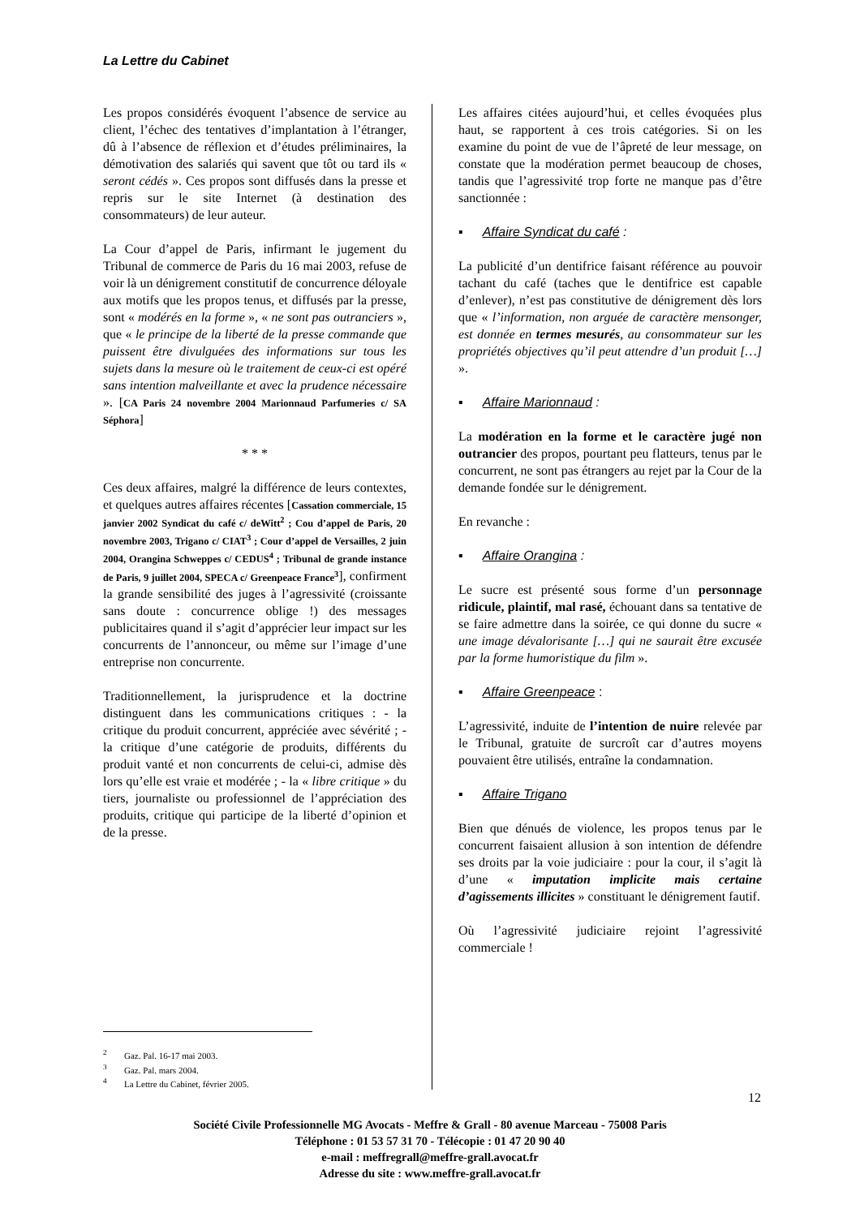La Lettre du Cabinet
Les propos considérés évoquent l’absence de service au client, l’échec des tentatives d’implantation à l’étranger, dû à l’absence de réflexion et d’études préliminaires, la démotivation des salariés qui savent que tôt ou tard ils « seront cédés ». Ces propos sont diffusés dans la presse et repris sur le site Internet (à destination des consommateurs) de leur auteur.
La Cour d’appel de Paris, infirmant le jugement du Tribunal de commerce de Paris du 16 mai 2003, refuse de voir là un dénigrement constitutif de concurrence déloyale aux motifs que les propos tenus, et diffusés par la presse, sont « modérés en la forme », « ne sont pas outranciers », que « le principe de la liberté de la presse commande que puissent être divulguées des informations sur tous les sujets dans la mesure où le traitement de ceux-ci est opéré sans intention malveillante et avec la prudence nécessaire ». [CA Paris 24 novembre 2004 Marionnaud Parfumeries c/ SA Séphora]
* * *
Ces deux affaires, malgré la différence de leurs contextes, et quelques autres affaires récentes [Cassation commerciale, 15 janvier 2002 Syndicat du café c/ deWitt<sup>2</sup> ; Cou d’appel de Paris, 20 novembre 2003, Trigano c/ CIAT<sup>3</sup> ; Cour d’appel de Versailles, 2 juin 2004, Orangina Schweppes c/ CEDUS<sup>4</sup> ; Tribunal de grande instance de Paris, 9 juillet 2004, SPECA c/ Greenpeace France<sup>3</sup>], confirment la grande sensibilité des juges à l’agressivité (croissante sans doute : concurrence oblige !) des messages publicitaires quand il s’agit d’apprécier leur impact sur les concurrents de l’annonceur, ou même sur l’image d’une entreprise non concurrente.
Traditionnellement, la jurisprudence et la doctrine distinguent dans les communications critiques : - la critique du produit concurrent, appréciée avec sévérité ; - la critique d’une catégorie de produits, différents du produit vanté et non concurrents de celui-ci, admise dès lors qu’elle est vraie et modérée ; - la « libre critique » du tiers, journaliste ou professionnel de l’appréciation des produits, critique qui participe de la liberté d’opinion et de la presse.
<sup>2</sup> Gaz. Pal. 16-17 mai 2003.
<sup>3</sup> Gaz. Pal. mars 2004.
<sup>4</sup> La Lettre du Cabinet, février 2005.
Les affaires citées aujourd’hui, et celles évoquées plus haut, se rapportent à ces trois catégories. Si on les examine du point de vue de l’âpreté de leur message, on constate que la modération permet beaucoup de choses, tandis que l’agressivité trop forte ne manque pas d’être sanctionnée :
▪ Affaire Syndicat du café :
La publicité d’un dentifrice faisant référence au pouvoir tachant du café (taches que le dentifrice est capable d’enlever), n’est pas constitutive de dénigrement dès lors que « l’information, non arguée de caractère mensonger, est donnée en termes mesurés, au consommateur sur les propriétés objectives qu’il peut attendre d’un produit […] ».
▪ Affaire Marionnaud :
La modération en la forme et le caractère jugé non outrancier des propos, pourtant peu flatteurs, tenus par le concurrent, ne sont pas étrangers au rejet par la Cour de la demande fondée sur le dénigrement.
En revanche :
▪ Affaire Orangina :
Le sucre est présenté sous forme d’un personnage ridicule, plaintif, mal rasé, échouant dans sa tentative de se faire admettre dans la soirée, ce qui donne du sucre « une image dévalorisante […] qui ne saurait être excusée par la forme humoristique du film ».
▪ Affaire Greenpeace :
L’agressivité, induite de l’intention de nuire relevée par le Tribunal, gratuite de surcroît car d’autres moyens pouvaient être utilisés, entraîne la condamnation.
▪ Affaire Trigano
Bien que dénués de violence, les propos tenus par le concurrent faisaient allusion à son intention de défendre ses droits par la voie judiciaire : pour la cour, il s’agit là d’une « imputation implicite mais certaine d’agissements illicites » constituant le dénigrement fautif.
Où l’agressivité judiciaire rejoint l’agressivité commerciale !
12
Société Civile Professionnelle MG Avocats - Meffre & Grall - 80 avenue Marceau - 75008 Paris
Téléphone : 01 53 57 31 70 - Télécopie : 01 47 20 90 40
e-mail : meffregrall@meffre-grall.avocat.fr
Adresse du site : www.meffre-grall.avocat.fr